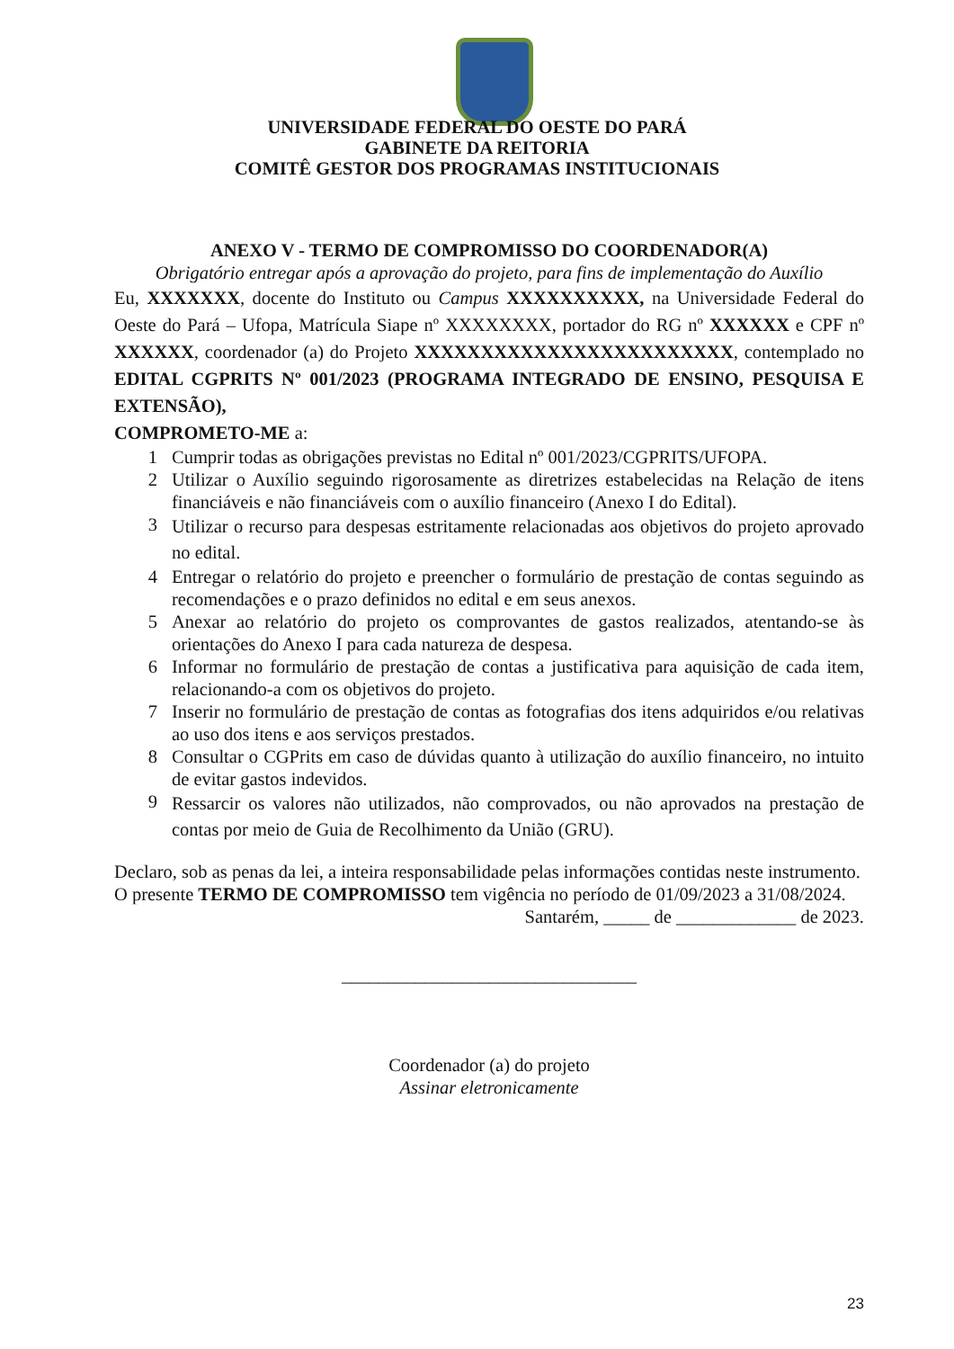UNIVERSIDADE FEDERAL DO OESTE DO PARÁ
GABINETE DA REITORIA
COMITÊ GESTOR DOS PROGRAMAS INSTITUCIONAIS
ANEXO V - TERMO DE COMPROMISSO DO COORDENADOR(A)
Obrigatório entregar após a aprovação do projeto, para fins de implementação do Auxílio
Eu, XXXXXXX, docente do Instituto ou Campus XXXXXXXXXX, na Universidade Federal do Oeste do Pará – Ufopa, Matrícula Siape nº XXXXXXXX, portador do RG nº XXXXXX e CPF nº XXXXXX, coordenador (a) do Projeto XXXXXXXXXXXXXXXXXXXXXXXX, contemplado no EDITAL CGPRITS Nº 001/2023 (PROGRAMA INTEGRADO DE ENSINO, PESQUISA E EXTENSÃO),
COMPROMETO-ME a:
1 Cumprir todas as obrigações previstas no Edital nº 001/2023/CGPRITS/UFOPA.
2 Utilizar o Auxílio seguindo rigorosamente as diretrizes estabelecidas na Relação de itens financiáveis e não financiáveis com o auxílio financeiro (Anexo I do Edital).
3 Utilizar o recurso para despesas estritamente relacionadas aos objetivos do projeto aprovado no edital.
4 Entregar o relatório do projeto e preencher o formulário de prestação de contas seguindo as recomendações e o prazo definidos no edital e em seus anexos.
5 Anexar ao relatório do projeto os comprovantes de gastos realizados, atentando-se às orientações do Anexo I para cada natureza de despesa.
6 Informar no formulário de prestação de contas a justificativa para aquisição de cada item, relacionando-a com os objetivos do projeto.
7 Inserir no formulário de prestação de contas as fotografias dos itens adquiridos e/ou relativas ao uso dos itens e aos serviços prestados.
8 Consultar o CGPrits em caso de dúvidas quanto à utilização do auxílio financeiro, no intuito de evitar gastos indevidos.
9 Ressarcir os valores não utilizados, não comprovados, ou não aprovados na prestação de contas por meio de Guia de Recolhimento da União (GRU).
Declaro, sob as penas da lei, a inteira responsabilidade pelas informações contidas neste instrumento.
O presente TERMO DE COMPROMISSO tem vigência no período de 01/09/2023 a 31/08/2024.
Santarém, _____ de _____________ de 2023.
________________________________
Coordenador (a) do projeto
Assinar eletronicamente
23